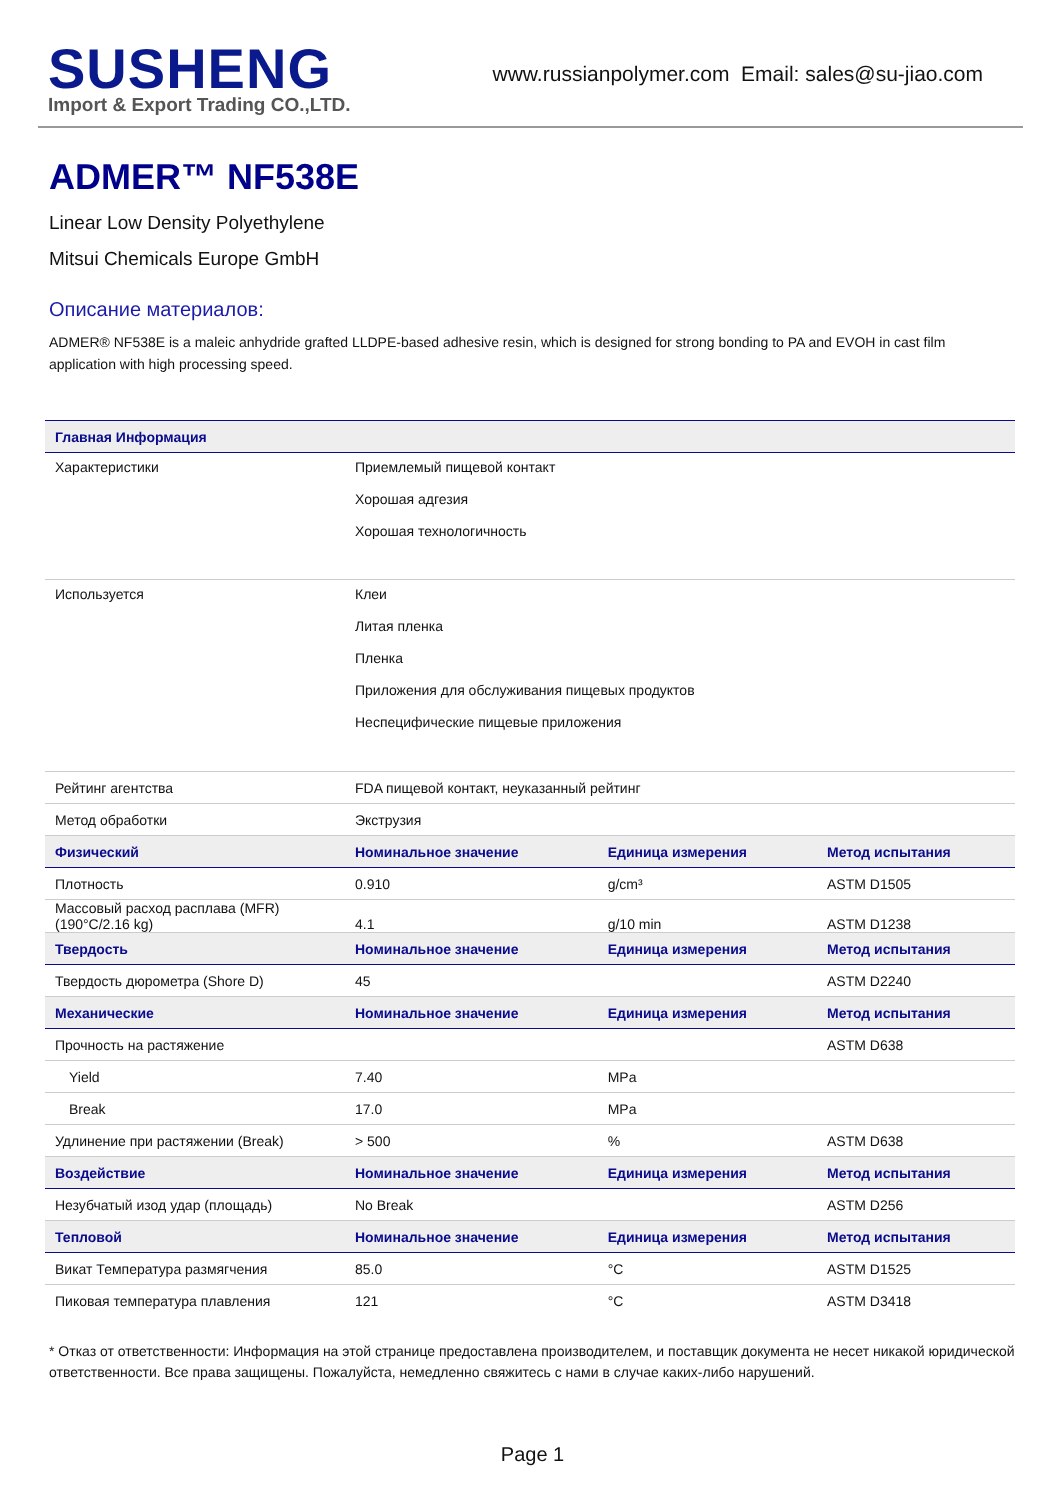SUSHENG
Import & Export Trading CO.,LTD.
www.russianpolymer.com Email: sales@su-jiao.com
ADMER™ NF538E
Linear Low Density Polyethylene
Mitsui Chemicals Europe GmbH
Описание материалов:
ADMER® NF538E is a maleic anhydride grafted LLDPE-based adhesive resin, which is designed for strong bonding to PA and EVOH in cast film application with high processing speed.
| Главная Информация | | | |
| --- | --- | --- | --- |
| Характеристики | Приемлемый пищевой контакт Хорошая адгезия Хорошая технологичность | | |
| Используется | Клеи Литая пленка Пленка Приложения для обслуживания пищевых продуктов Неспецифические пищевые приложения | | |
| Рейтинг агентства | FDA пищевой контакт, неуказанный рейтинг | | |
| Метод обработки | Экструзия | | |
| Физический | Номинальное значение | Единица измерения | Метод испытания |
| Плотность | 0.910 | g/cm³ | ASTM D1505 |
| Массовый расход расплава (MFR) (190°C/2.16 kg) | 4.1 | g/10 min | ASTM D1238 |
| Твердость | Номинальное значение | Единица измерения | Метод испытания |
| Твердость дюрометра (Shore D) | 45 | | ASTM D2240 |
| Механические | Номинальное значение | Единица измерения | Метод испытания |
| Прочность на растяжение | | | ASTM D638 |
| Yield | 7.40 | MPa | |
| Break | 17.0 | MPa | |
| Удлинение при растяжении (Break) | > 500 | % | ASTM D638 |
| Воздействие | Номинальное значение | Единица измерения | Метод испытания |
| Незубчатый изод удар (площадь) | No Break | | ASTM D256 |
| Тепловой | Номинальное значение | Единица измерения | Метод испытания |
| Викат Температура размягчения | 85.0 | °C | ASTM D1525 |
| Пиковая температура плавления | 121 | °C | ASTM D3418 |
* Отказ от ответственности: Информация на этой странице предоставлена производителем, и поставщик документа не несет никакой юридической ответственности. Все права защищены. Пожалуйста, немедленно свяжитесь с нами в случае каких-либо нарушений.
Page 1